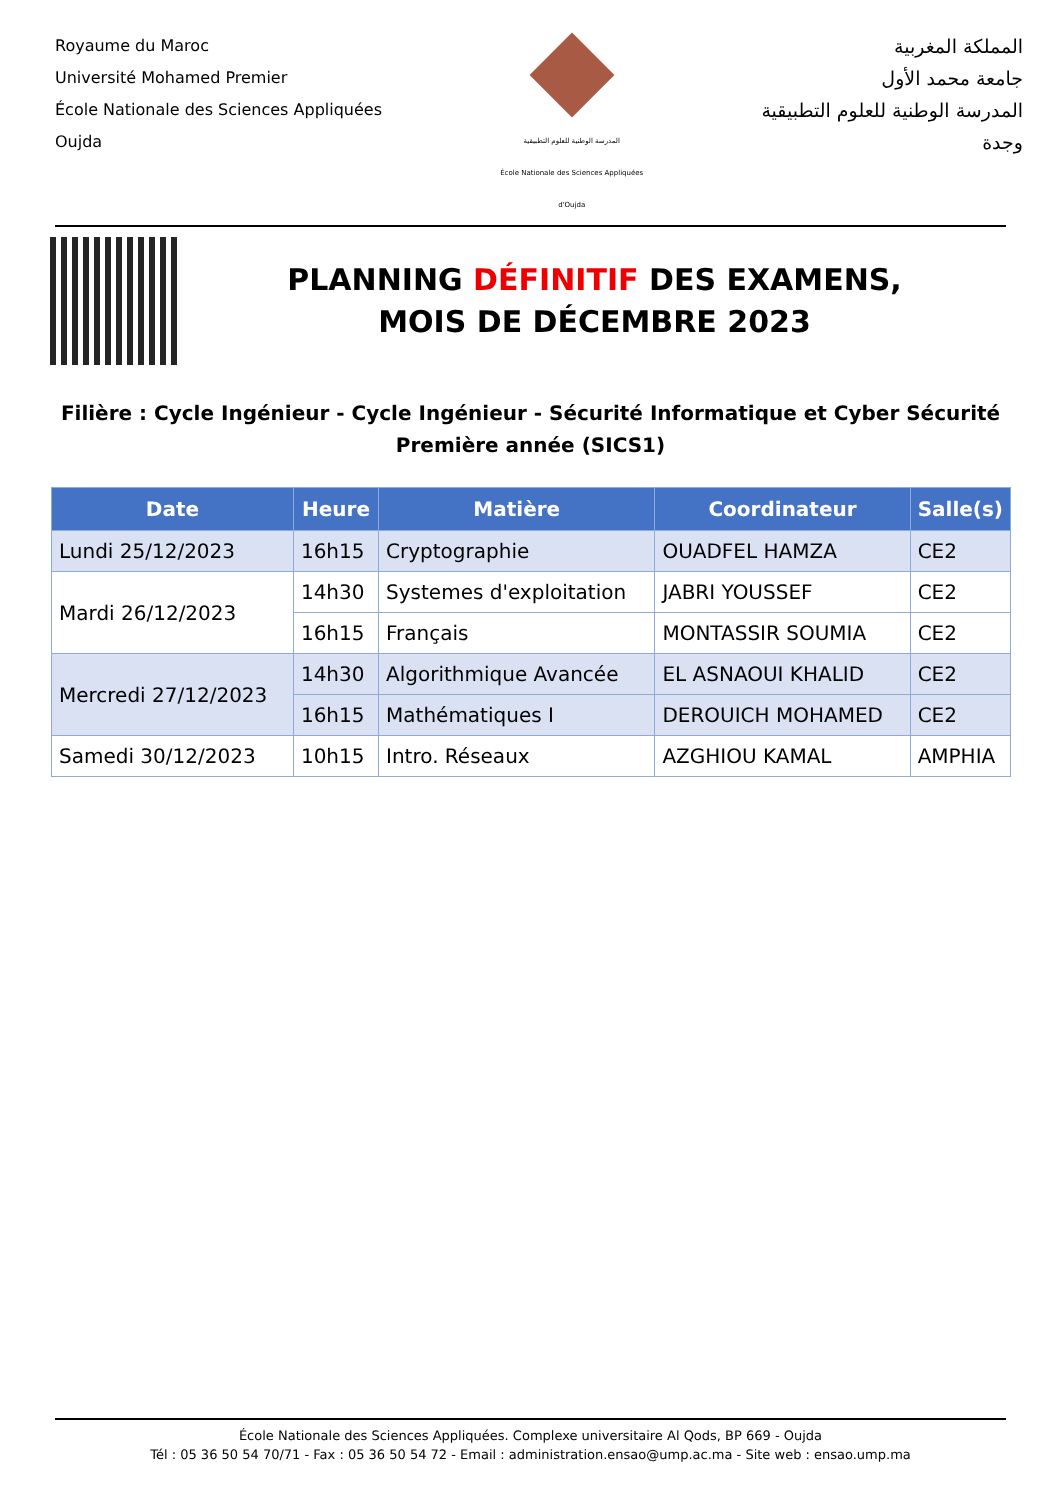Royaume du Maroc
Université Mohamed Premier
École Nationale des Sciences Appliquées
Oujda
المدرسة الوطنية للعلوم التطبيقية
École Nationale des Sciences Appliquées d'Oujda
المملكة المغربية
جامعة محمد الأول
المدرسة الوطنية للعلوم التطبيقية
وجدة
PLANNING DÉFINITIF DES EXAMENS,
MOIS DE DÉCEMBRE 2023
Filière : Cycle Ingénieur - Cycle Ingénieur - Sécurité Informatique et Cyber Sécurité Première année (SICS1)
| Date | Heure | Matière | Coordinateur | Salle(s) |
| --- | --- | --- | --- | --- |
| Lundi 25/12/2023 | 16h15 | Cryptographie | OUADFEL HAMZA | CE2 |
| Mardi 26/12/2023 | 14h30 | Systemes d'exploitation | JABRI YOUSSEF | CE2 |
| | 16h15 | Français | MONTASSIR SOUMIA | CE2 |
| Mercredi 27/12/2023 | 14h30 | Algorithmique Avancée | EL ASNAOUI KHALID | CE2 |
| | 16h15 | Mathématiques I | DEROUICH MOHAMED | CE2 |
| Samedi 30/12/2023 | 10h15 | Intro. Réseaux | AZGHIOU KAMAL | AMPHIA |
École Nationale des Sciences Appliquées. Complexe universitaire Al Qods, BP 669 - Oujda
Tél : 05 36 50 54 70/71 - Fax : 05 36 50 54 72 - Email : administration.ensao@ump.ac.ma - Site web : ensao.ump.ma